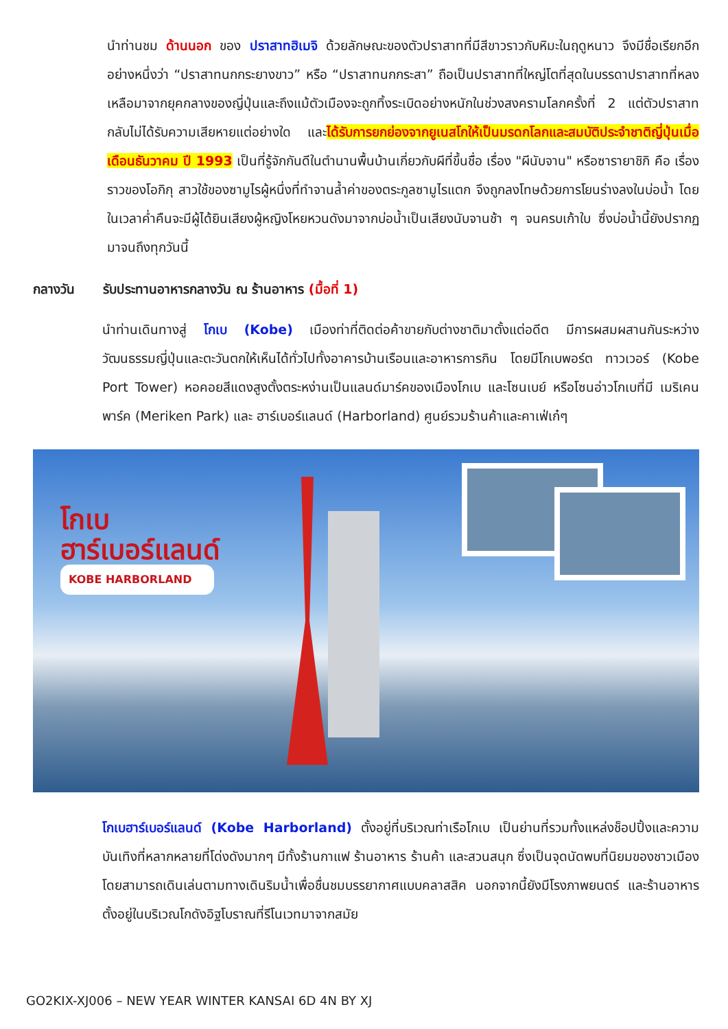นำท่านชม ด้านนอก ของ ปราสาทฮิเมจิ ด้วยลักษณะของตัวปราสาทที่มีสีขาวราวกับหิมะในฤดูหนาว จึงมีชื่อเรียกอีกอย่างหนึ่งว่า “ปราสาทนกกระยางขาว” หรือ “ปราสาทนกกระสา” ถือเป็นปราสาทที่ใหญ่โตที่สุดในบรรดาปราสาทที่หลงเหลือมาจากยุคกลางของญี่ปุ่นและถึงแม้ตัวเมืองจะถูกทิ้งระเบิดอย่างหนักในช่วงสงครามโลกครั้งที่ 2 แต่ตัวปราสาทกลับไม่ได้รับความเสียหายแต่อย่างใด และได้รับการยกย่องจากยูเนสโกให้เป็นมรดกโลกและสมบัติประจำชาติญี่ปุ่นเมื่อเดือนธันวาคม ปี 1993 เป็นที่รู้จักกันดีในตำนานพื้นบ้านเกี่ยวกับผีที่ขึ้นชื่อ เรื่อง "ผีนับจาน" หรือซารายาชิกิ คือ เรื่องราวของโอกิกุ สาวใช้ของซามูไรผู้หนึ่งที่ทำจานล้ำค่าของตระกูลซามูไรแตก จึงถูกลงโทษด้วยการโยนร่างลงในบ่อน้ำ โดยในเวลาค่ำคืนจะมีผู้ได้ยินเสียงผู้หญิงโหยหวนดังมาจากบ่อน้ำเป็นเสียงนับจานช้า ๆ จนครบเก้าใบ ซึ่งบ่อน้ำนี้ยังปรากฏมาจนถึงทุกวันนี้
กลางวัน รับประทานอาหารกลางวัน ณ ร้านอาหาร (มื้อที่ 1)
นำท่านเดินทางสู่ โกเบ (Kobe) เมืองท่าที่ติดต่อค้าขายกับต่างชาติมาตั้งแต่อดีต มีการผสมผสานกันระหว่างวัฒนธรรมญี่ปุ่นและตะวันตกให้เห็นได้ทั่วไปทั้งอาคารบ้านเรือนและอาหารการกิน โดยมีโกเบพอร์ต ทาวเวอร์ (Kobe Port Tower) หอคอยสีแดงสูงตั้งตระหง่านเป็นแลนด์มาร์คของเมืองโกเบ และโซนเบย์ หรือโซนอ่าวโกเบที่มี เมริเคนพาร์ค (Meriken Park) และ ฮาร์เบอร์แลนด์ (Harborland) ศูนย์รวมร้านค้าและคาเฟ่เก๋ๆ
โกเบ
ฮาร์เบอร์แลนด์
KOBE HARBORLAND
โกเบฮาร์เบอร์แลนด์ (Kobe Harborland) ตั้งอยู่ที่บริเวณท่าเรือโกเบ เป็นย่านที่รวมทั้งแหล่งช็อปปิ้งและความบันเทิงที่หลากหลายที่โด่งดังมากๆ มีทั้งร้านกาแฟ ร้านอาหาร ร้านค้า และสวนสนุก ซึ่งเป็นจุดนัดพบที่นิยมของชาวเมือง โดยสามารถเดินเล่นตามทางเดินริมน้ำเพื่อชื่นชมบรรยากาศแบบคลาสสิค นอกจากนี้ยังมีโรงภาพยนตร์ และร้านอาหารตั้งอยู่ในบริเวณโกดังอิฐโบราณที่รีโนเวทมาจากสมัย
GO2KIX-XJ006 – NEW YEAR WINTER KANSAI 6D 4N BY XJ